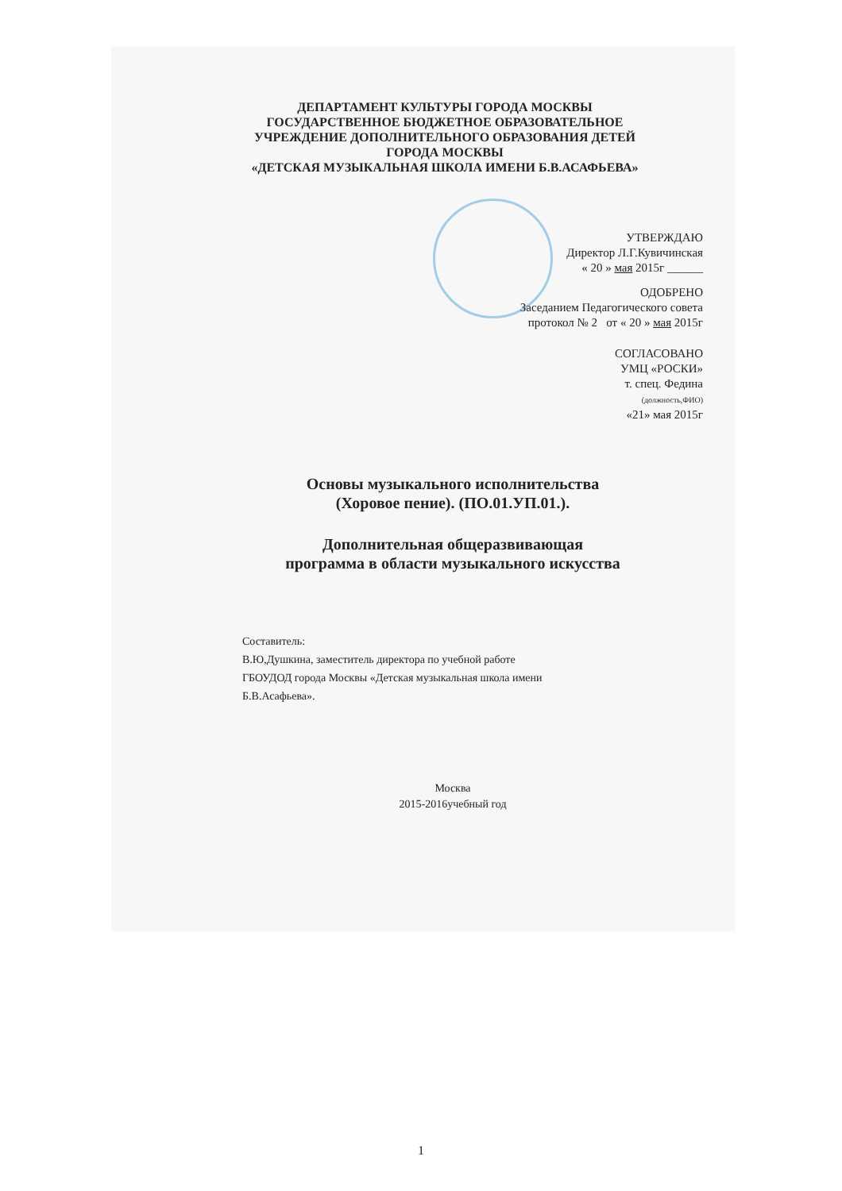ДЕПАРТАМЕНТ КУЛЬТУРЫ ГОРОДА МОСКВЫ
ГОСУДАРСТВЕННОЕ БЮДЖЕТНОЕ ОБРАЗОВАТЕЛЬНОЕ
УЧРЕЖДЕНИЕ ДОПОЛНИТЕЛЬНОГО ОБРАЗОВАНИЯ ДЕТЕЙ
ГОРОДА МОСКВЫ
«ДЕТСКАЯ МУЗЫКАЛЬНАЯ ШКОЛА ИМЕНИ Б.В.АСАФЬЕВА»
УТВЕРЖДАЮ
Директор Л.Г.Кувичинская
« 20 » мая 2015г ______
ОДОБРЕНО
Заседанием Педагогического совета
протокол № 2 от « 20 » мая 2015г
СОГЛАСОВАНО
УМЦ «РОСКИ»
т. спец. Федина
(должность,ФИО)
«21» мая 2015г
Основы музыкального исполнительства
(Хоровое пение). (ПО.01.УП.01.).
Дополнительная общеразвивающая
программа в области музыкального искусства
Составитель:
В.Ю,Душкина, заместитель директора по учебной работе
ГБОУДОД города Москвы «Детская музыкальная школа имени
Б.В.Асафьева».
Москва
2015-2016учебный год
1